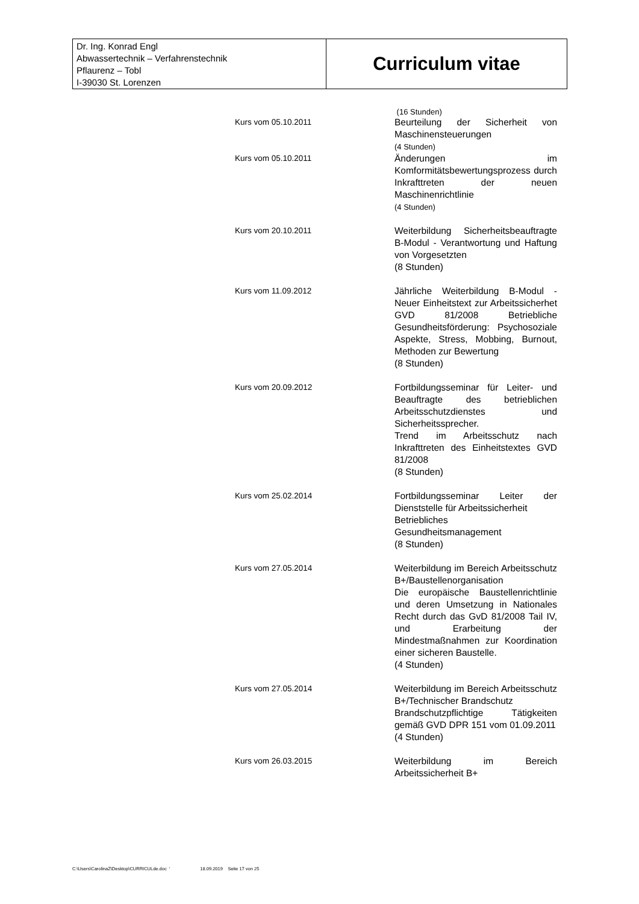Dr. Ing. Konrad Engl
Abwassertechnik – Verfahrenstechnik
Pflaurenz – Tobl
I-39030 St. Lorenzen
Curriculum vitae
(16 Stunden)
Kurs vom 05.10.2011 Beurteilung der Sicherheit von Maschinensteuerungen
(4 Stunden)
Kurs vom 05.10.2011 Änderungen im Komformitätsbewertungsprozess durch Inkrafttreten der neuen Maschinenrichtlinie
(4 Stunden)
Kurs vom 20.10.2011 Weiterbildung Sicherheitsbeauftragte B-Modul - Verantwortung und Haftung von Vorgesetzten
(8 Stunden)
Kurs vom 11.09.2012 Jährliche Weiterbildung B-Modul - Neuer Einheitstext zur Arbeitssicherhet GVD 81/2008 Betriebliche Gesundheitsförderung: Psychosoziale Aspekte, Stress, Mobbing, Burnout, Methoden zur Bewertung
(8 Stunden)
Kurs vom 20.09.2012 Fortbildungsseminar für Leiter- und Beauftragte des betrieblichen Arbeitsschutzdienstes und Sicherheitssprecher.
Trend im Arbeitsschutz nach Inkrafttreten des Einheitstextes GVD 81/2008
(8 Stunden)
Kurs vom 25.02.2014 Fortbildungsseminar Leiter der Dienststelle für Arbeitssicherheit
Betriebliches Gesundheitsmanagement
(8 Stunden)
Kurs vom 27.05.2014 Weiterbildung im Bereich Arbeitsschutz B+/Baustellenorganisation
Die europäische Baustellenrichtlinie und deren Umsetzung in Nationales Recht durch das GvD 81/2008 Tail IV, und Erarbeitung der Mindestmaßnahmen zur Koordination einer sicheren Baustelle.
(4 Stunden)
Kurs vom 27.05.2014 Weiterbildung im Bereich Arbeitsschutz B+/Technischer Brandschutz
Brandschutzpflichtige Tätigkeiten gemäß GVD DPR 151 vom 01.09.2011
(4 Stunden)
Kurs vom 26.03.2015 Weiterbildung im Bereich Arbeitssicherheit B+
C:\Users\CarolinaZ\Desktop\CURRICULde.doc ' 18.09.2019 Seite 17 von 25